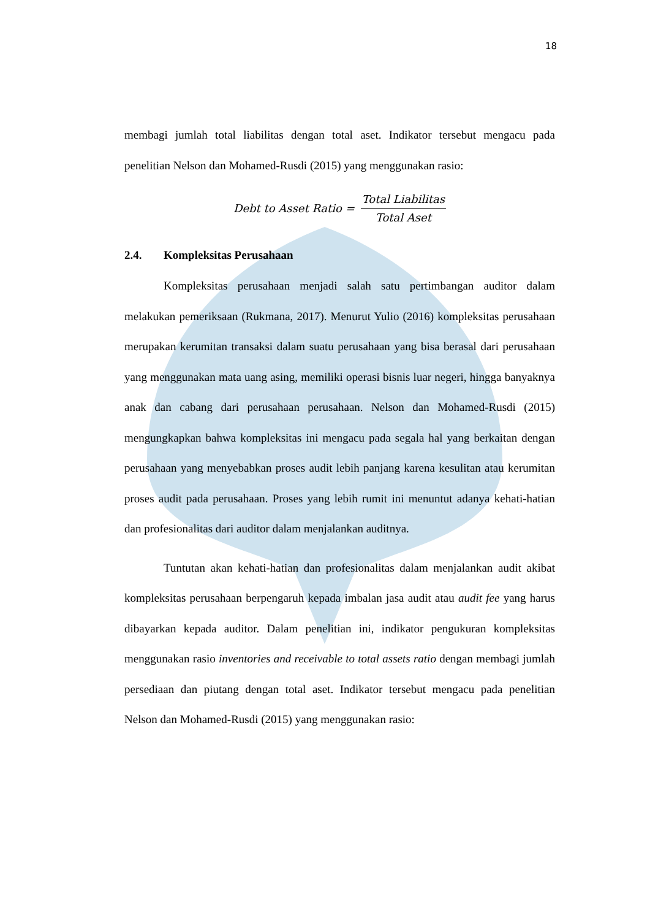18
membagi jumlah total liabilitas dengan total aset. Indikator tersebut mengacu pada penelitian Nelson dan Mohamed-Rusdi (2015) yang menggunakan rasio:
Debt to Asset Ratio = Total Liabilitas Total Aset
2.4. Kompleksitas Perusahaan
Kompleksitas perusahaan menjadi salah satu pertimbangan auditor dalam melakukan pemeriksaan (Rukmana, 2017). Menurut Yulio (2016) kompleksitas perusahaan merupakan kerumitan transaksi dalam suatu perusahaan yang bisa berasal dari perusahaan yang menggunakan mata uang asing, memiliki operasi bisnis luar negeri, hingga banyaknya anak dan cabang dari perusahaan perusahaan. Nelson dan Mohamed-Rusdi (2015) mengungkapkan bahwa kompleksitas ini mengacu pada segala hal yang berkaitan dengan perusahaan yang menyebabkan proses audit lebih panjang karena kesulitan atau kerumitan proses audit pada perusahaan. Proses yang lebih rumit ini menuntut adanya kehati-hatian dan profesionalitas dari auditor dalam menjalankan auditnya.
Tuntutan akan kehati-hatian dan profesionalitas dalam menjalankan audit akibat kompleksitas perusahaan berpengaruh kepada imbalan jasa audit atau audit fee yang harus dibayarkan kepada auditor. Dalam penelitian ini, indikator pengukuran kompleksitas menggunakan rasio inventories and receivable to total assets ratio dengan membagi jumlah persediaan dan piutang dengan total aset. Indikator tersebut mengacu pada penelitian Nelson dan Mohamed-Rusdi (2015) yang menggunakan rasio: